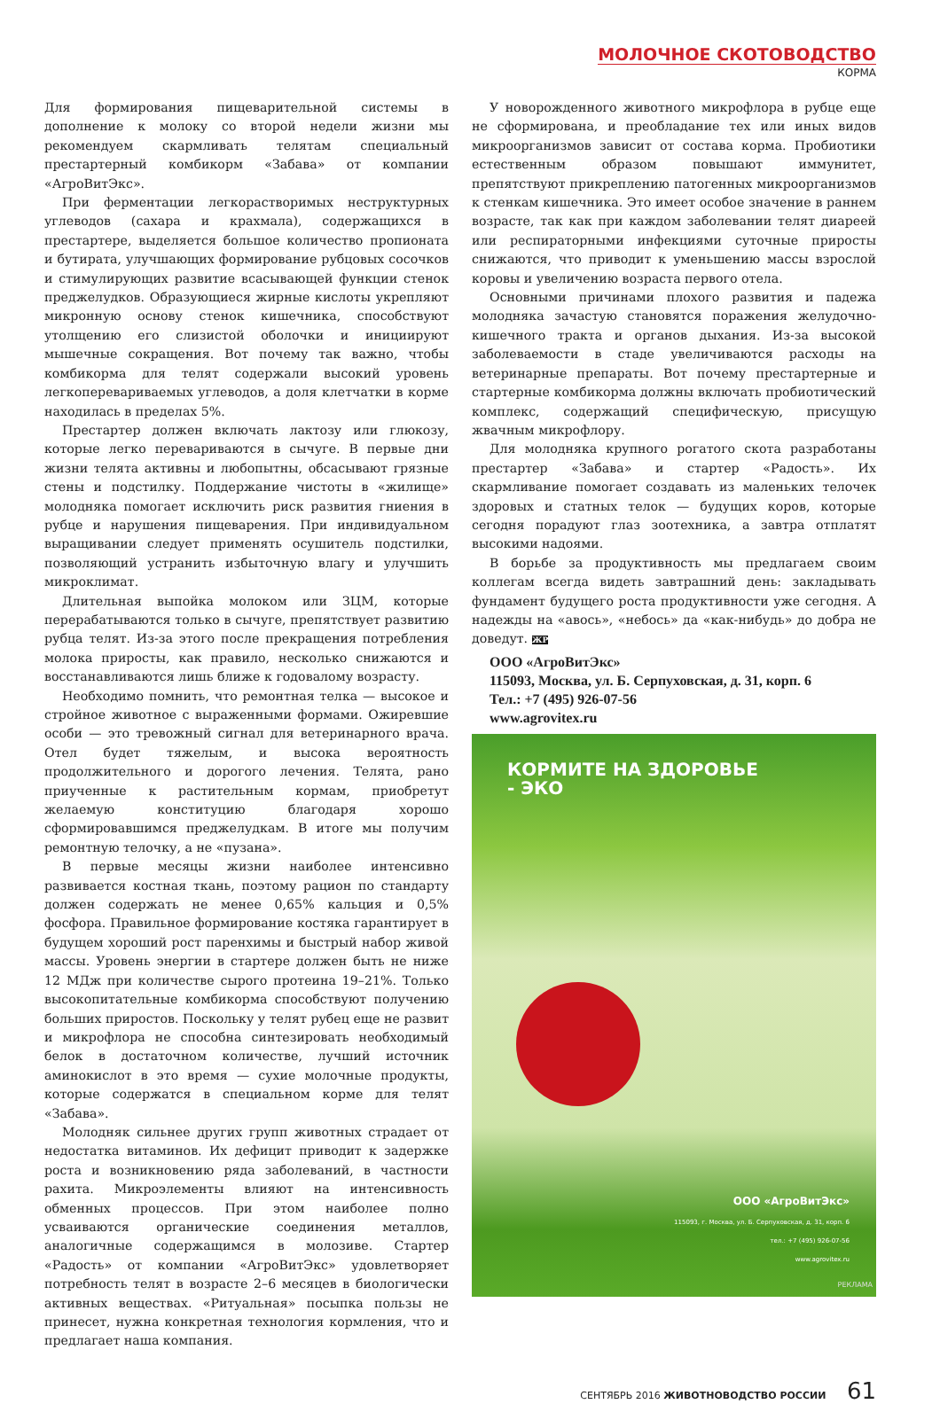МОЛОЧНОЕ СКОТОВОДСТВО
КОРМА
Для формирования пищеварительной системы в дополнение к молоку со второй недели жизни мы рекомендуем скармливать телятам специальный престартерный комбикорм «Забава» от компании «АгроВитЭкс».
При ферментации легкорастворимых неструктурных углеводов (сахара и крахмала), содержащихся в престартере, выделяется большое количество пропионата и бутирата, улучшающих формирование рубцовых сосочков и стимулирующих развитие всасывающей функции стенок преджелудков. Образующиеся жирные кислоты укрепляют микронную основу стенок кишечника, способствуют утолщению его слизистой оболочки и инициируют мышечные сокращения. Вот почему так важно, чтобы комбикорма для телят содержали высокий уровень легкопереваpиваемых углеводов, а доля клетчатки в корме находилась в пределах 5%.
Престартер должен включать лактозу или глюкозу, которые легко перевариваются в сычуге. В первые дни жизни телята активны и любопытны, обсасывают грязные стены и подстилку. Поддержание чистоты в «жилище» молодняка помогает исключить риск развития гниения в рубце и нарушения пищеварения. При индивидуальном выращивании следует применять осушитель подстилки, позволяющий устранить избыточную влагу и улучшить микроклимат.
Длительная выпойка молоком или ЗЦМ, которые перерабатываются только в сычуге, препятствует развитию рубца телят. Из-за этого после прекращения потребления молока приросты, как правило, несколько снижаются и восстанавливаются лишь ближе к годовалому возрасту.
Необходимо помнить, что ремонтная телка — высокое и стройное животное с выраженными формами. Ожиревшие особи — это тревожный сигнал для ветеринарного врача. Отел будет тяжелым, и высока вероятность продолжительного и дорогого лечения. Телята, рано приученные к растительным кормам, приобретут желаемую конституцию благодаря хорошо сформировавшимся преджелудкам. В итоге мы получим ремонтную телочку, а не «пузана».
В первые месяцы жизни наиболее интенсивно развивается костная ткань, поэтому рацион по стандарту должен содержать не менее 0,65% кальция и 0,5% фосфора. Правильное формирование костяка гарантирует в будущем хороший рост паренхимы и быстрый набор живой массы. Уровень энергии в стартере должен быть не ниже 12 МДж при количестве сырого протеина 19–21%. Только высокопитательные комбикорма способствуют получению больших приростов. Поскольку у телят рубец еще не развит и микрофлора не способна синтезировать необходимый белок в достаточном количестве, лучший источник аминокислот в это время — сухие молочные продукты, которые содержатся в специальном корме для телят «Забава».
Молодняк сильнее других групп животных страдает от недостатка витаминов. Их дефицит приводит к задержке роста и возникновению ряда заболеваний, в частности рахита. Микроэлементы влияют на интенсивность обменных процессов. При этом наиболее полно усваиваются органические соединения металлов, аналогичные содержащимся в молозиве. Стартер «Радость» от компании «АгроВитЭкс» удовлетворяет потребность телят в возрасте 2–6 месяцев в биологически активных веществах. «Ритуальная» посыпка пользы не принесет, нужна конкретная технология кормления, что и предлагает наша компания.
У новорожденного животного микрофлора в рубце еще не сформирована, и преобладание тех или иных видов микроорганизмов зависит от состава корма. Пробиотики естественным образом повышают иммунитет, препятствуют прикреплению патогенных микроорганизмов к стенкам кишечника. Это имеет особое значение в раннем возрасте, так как при каждом заболевании телят диареей или респираторными инфекциями суточные приросты снижаются, что приводит к уменьшению массы взрослой коровы и увеличению возраста первого отела.
Основными причинами плохого развития и падежа молодняка зачастую становятся поражения желудочно-кишечного тракта и органов дыхания. Из-за высокой заболеваемости в стаде увеличиваются расходы на ветеринарные препараты. Вот почему престартерные и стартерные комбикорма должны включать пробиотический комплекс, содержащий специфическую, присущую жвачным микрофлору.
Для молодняка крупного рогатого скота разработаны престартер «Забава» и стартер «Радость». Их скармливание помогает создавать из маленьких телочек здоровых и статных телок — будущих коров, которые сегодня порадуют глаз зоотехника, а завтра отплатят высокими надоями.
В борьбе за продуктивность мы предлагаем своим коллегам всегда видеть завтрашний день: закладывать фундамент будущего роста продуктивности уже сегодня. А надежды на «авось», «небось» да «как-нибудь» до добра не доведут. ЖР
ООО «АгроВитЭкс»
115093, Москва, ул. Б. Серпуховская, д. 31, корп. 6
Тел.: +7 (495) 926-07-56
www.agrovitex.ru
КОРМИТЕ НА ЗДОРОВЬЕ
- ЭКО
ООО «АгроВитЭкс»
115093, г. Москва, ул. Б. Серпуховская, д. 31, корп. 6
тел.: +7 (495) 926-07-56
www.agrovitex.ru
РЕКЛАМА
СЕНТЯБРЬ 2016 ЖИВОТНОВОДСТВО РОССИИ 61